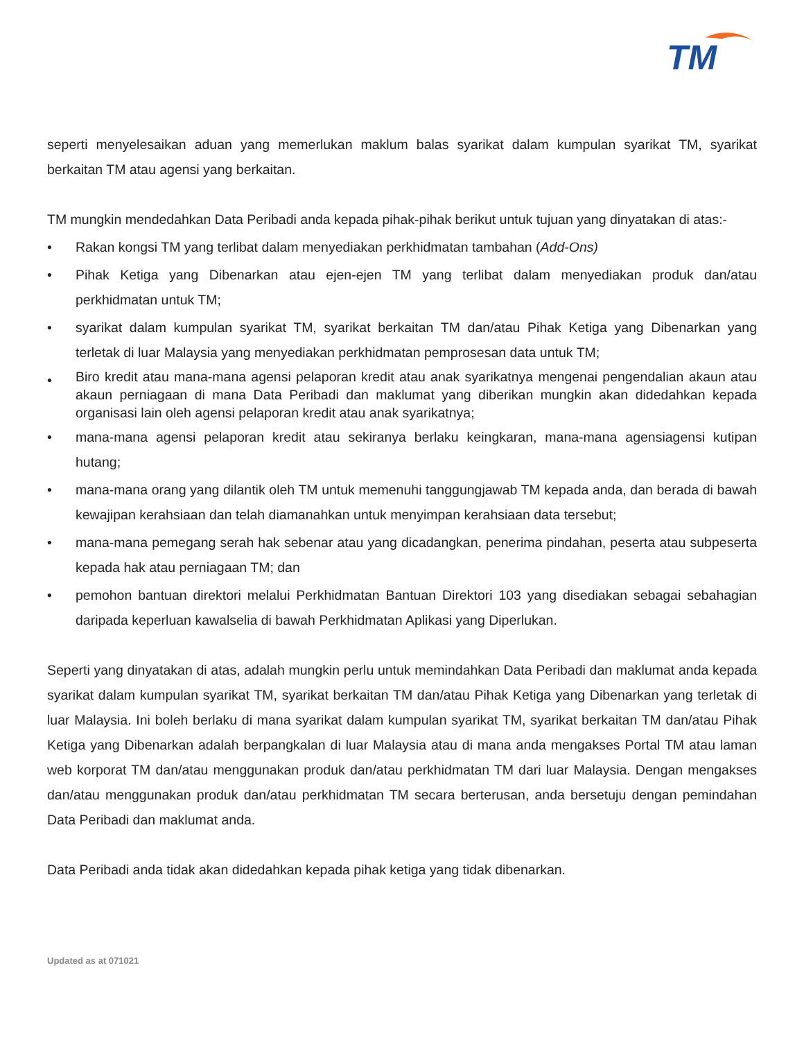TM
seperti menyelesaikan aduan yang memerlukan maklum balas syarikat dalam kumpulan syarikat TM, syarikat berkaitan TM atau agensi yang berkaitan.
TM mungkin mendedahkan Data Peribadi anda kepada pihak-pihak berikut untuk tujuan yang dinyatakan di atas:-
• Rakan kongsi TM yang terlibat dalam menyediakan perkhidmatan tambahan (Add-Ons)
• Pihak Ketiga yang Dibenarkan atau ejen-ejen TM yang terlibat dalam menyediakan produk dan/atau perkhidmatan untuk TM;
• syarikat dalam kumpulan syarikat TM, syarikat berkaitan TM dan/atau Pihak Ketiga yang Dibenarkan yang terletak di luar Malaysia yang menyediakan perkhidmatan pemprosesan data untuk TM;
• Biro kredit atau mana-mana agensi pelaporan kredit atau anak syarikatnya mengenai pengendalian akaun atau akaun perniagaan di mana Data Peribadi dan maklumat yang diberikan mungkin akan didedahkan kepada organisasi lain oleh agensi pelaporan kredit atau anak syarikatnya;
• mana-mana agensi pelaporan kredit atau sekiranya berlaku keingkaran, mana-mana agensiagensi kutipan hutang;
• mana-mana orang yang dilantik oleh TM untuk memenuhi tanggungjawab TM kepada anda, dan berada di bawah kewajipan kerahsiaan dan telah diamanahkan untuk menyimpan kerahsiaan data tersebut;
• mana-mana pemegang serah hak sebenar atau yang dicadangkan, penerima pindahan, peserta atau subpeserta kepada hak atau perniagaan TM; dan
• pemohon bantuan direktori melalui Perkhidmatan Bantuan Direktori 103 yang disediakan sebagai sebahagian daripada keperluan kawalselia di bawah Perkhidmatan Aplikasi yang Diperlukan.
Seperti yang dinyatakan di atas, adalah mungkin perlu untuk memindahkan Data Peribadi dan maklumat anda kepada syarikat dalam kumpulan syarikat TM, syarikat berkaitan TM dan/atau Pihak Ketiga yang Dibenarkan yang terletak di luar Malaysia. Ini boleh berlaku di mana syarikat dalam kumpulan syarikat TM, syarikat berkaitan TM dan/atau Pihak Ketiga yang Dibenarkan adalah berpangkalan di luar Malaysia atau di mana anda mengakses Portal TM atau laman web korporat TM dan/atau menggunakan produk dan/atau perkhidmatan TM dari luar Malaysia. Dengan mengakses dan/atau menggunakan produk dan/atau perkhidmatan TM secara berterusan, anda bersetuju dengan pemindahan Data Peribadi dan maklumat anda.
Data Peribadi anda tidak akan didedahkan kepada pihak ketiga yang tidak dibenarkan.
Updated as at 071021